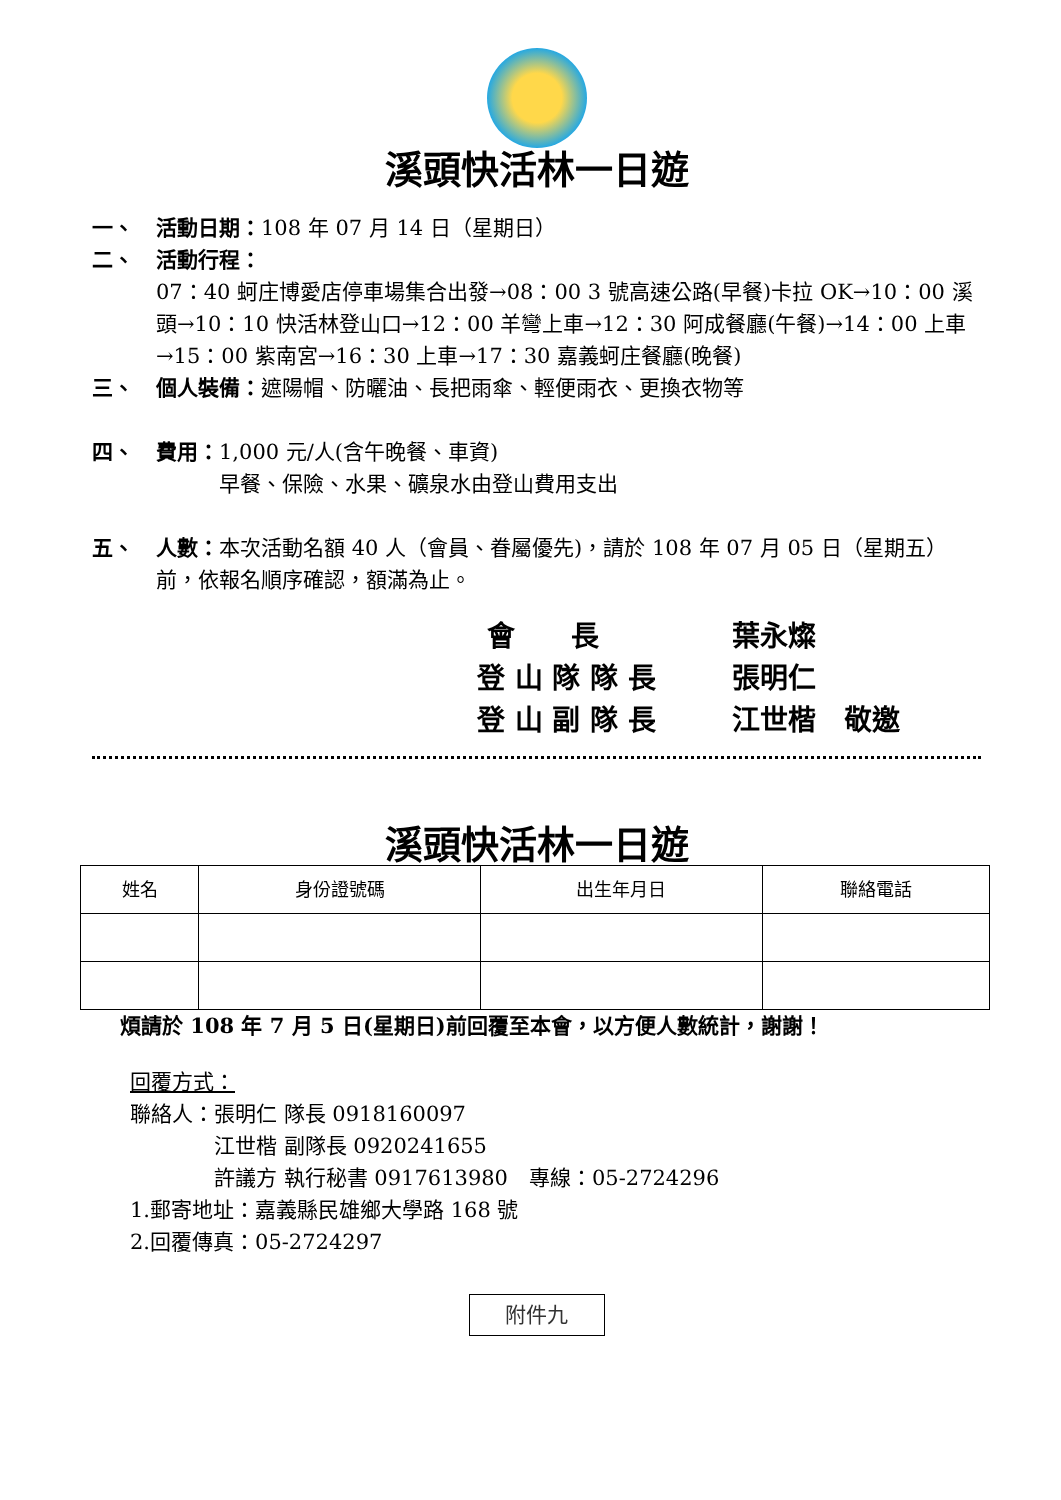溪頭快活林一日遊
一、 活動日期：108 年 07 月 14 日（星期日）
二、 活動行程：
07：40 蚵庄博愛店停車場集合出發→08：00 3 號高速公路(早餐)卡拉 OK→10：00 溪頭→10：10 快活林登山口→12：00 羊彎上車→12：30 阿成餐廳(午餐)→14：00 上車→15：00 紫南宮→16：30 上車→17：30 嘉義蚵庄餐廳(晚餐)
三、 個人裝備：遮陽帽、防曬油、長把雨傘、輕便雨衣、更換衣物等
四、 費用：1,000 元/人(含午晚餐、車資)
   早餐、保險、水果、礦泉水由登山費用支出
五、 人數：本次活動名額 40 人（會員、眷屬優先)，請於 108 年 07 月 05 日（星期五）前，依報名順序確認，額滿為止。
會  長 葉永燦
登 山 隊 隊 長 張明仁
登 山 副 隊 長 江世楷 敬邀
溪頭快活林一日遊
| 姓名 | 身份證號碼 | 出生年月日 | 聯絡電話 |
| --- | --- | --- | --- |
煩請於 108 年 7 月 5 日(星期日)前回覆至本會，以方便人數統計，謝謝！
回覆方式：
聯絡人：張明仁 隊長 0918160097
    江世楷 副隊長 0920241655
    許議方 執行秘書 0917613980 專線：05-2724296
1.郵寄地址：嘉義縣民雄鄉大學路 168 號
2.回覆傳真：05-2724297
附件九